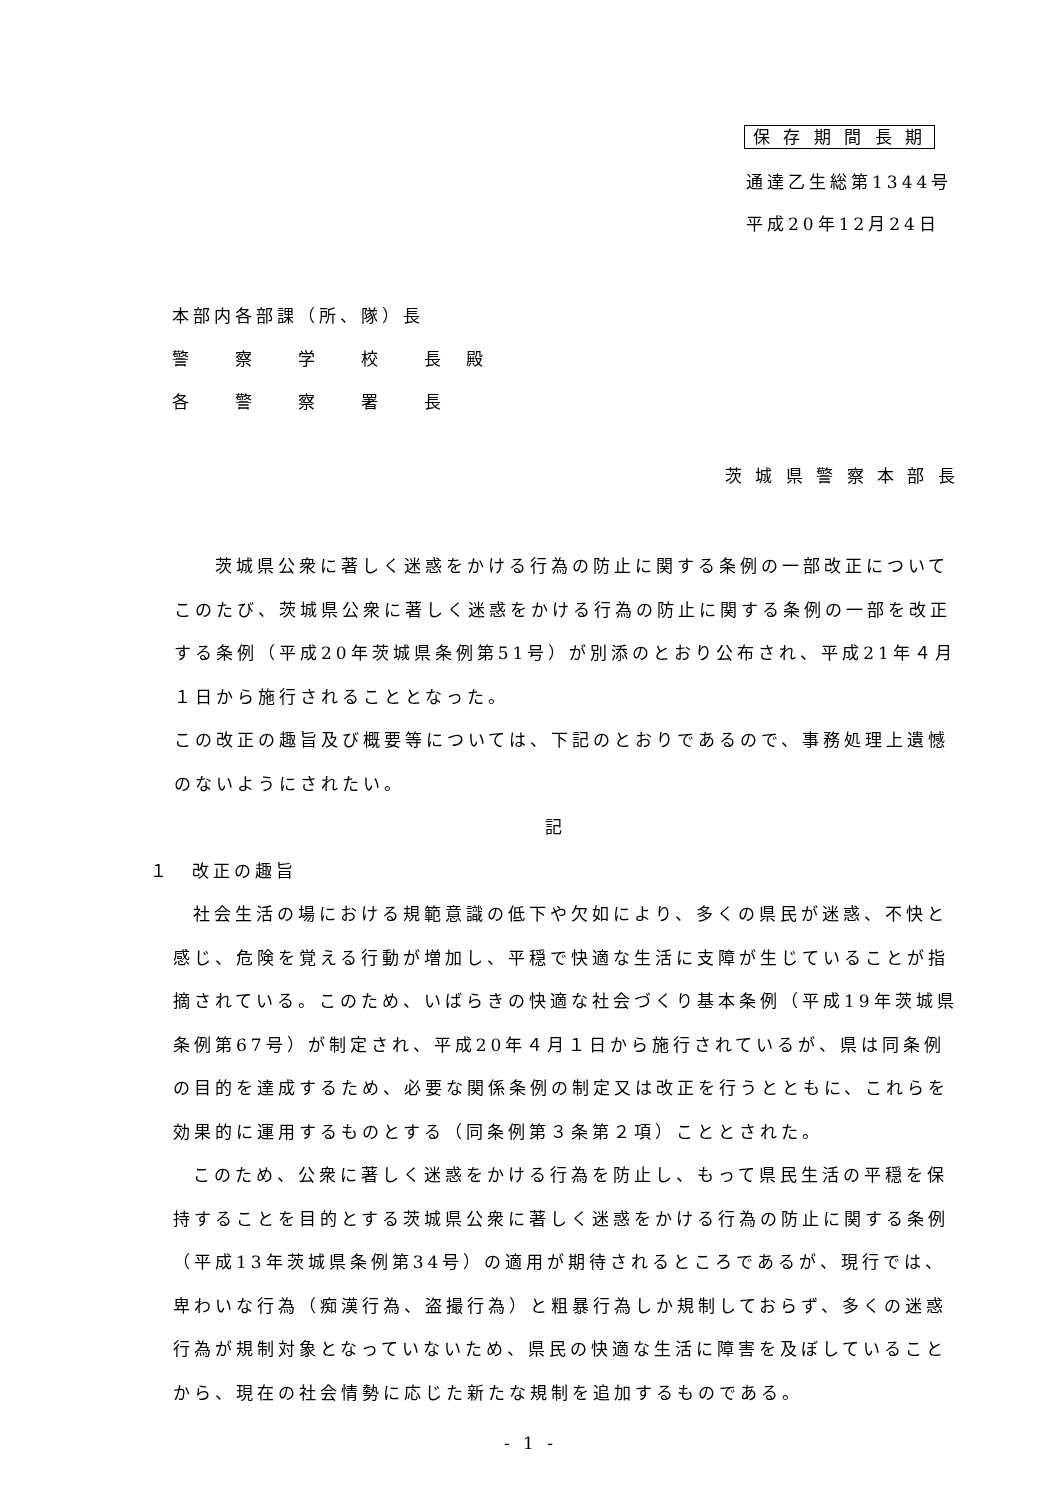保 存 期 間 長 期
通達乙生総第1344号
平成20年12月24日
本部内各部課（所、隊）長
警　　察　　学　　校　　長　殿
各　　警　　察　　署　　長
茨 城 県 警 察 本 部 長
茨城県公衆に著しく迷惑をかける行為の防止に関する条例の一部改正について
このたび、茨城県公衆に著しく迷惑をかける行為の防止に関する条例の一部を改正する条例（平成20年茨城県条例第51号）が別添のとおり公布され、平成21年４月１日から施行されることとなった。
この改正の趣旨及び概要等については、下記のとおりであるので、事務処理上遺憾のないようにされたい。
記
１　改正の趣旨
社会生活の場における規範意識の低下や欠如により、多くの県民が迷惑、不快と感じ、危険を覚える行動が増加し、平穏で快適な生活に支障が生じていることが指摘されている。このため、いばらきの快適な社会づくり基本条例（平成19年茨城県条例第67号）が制定され、平成20年４月１日から施行されているが、県は同条例の目的を達成するため、必要な関係条例の制定又は改正を行うとともに、これらを効果的に運用するものとする（同条例第３条第２項）こととされた。
このため、公衆に著しく迷惑をかける行為を防止し、もって県民生活の平穏を保持することを目的とする茨城県公衆に著しく迷惑をかける行為の防止に関する条例（平成13年茨城県条例第34号）の適用が期待されるところであるが、現行では、卑わいな行為（痴漢行為、盗撮行為）と粗暴行為しか規制しておらず、多くの迷惑行為が規制対象となっていないため、県民の快適な生活に障害を及ぼしていることから、現在の社会情勢に応じた新たな規制を追加するものである。
- 1 -